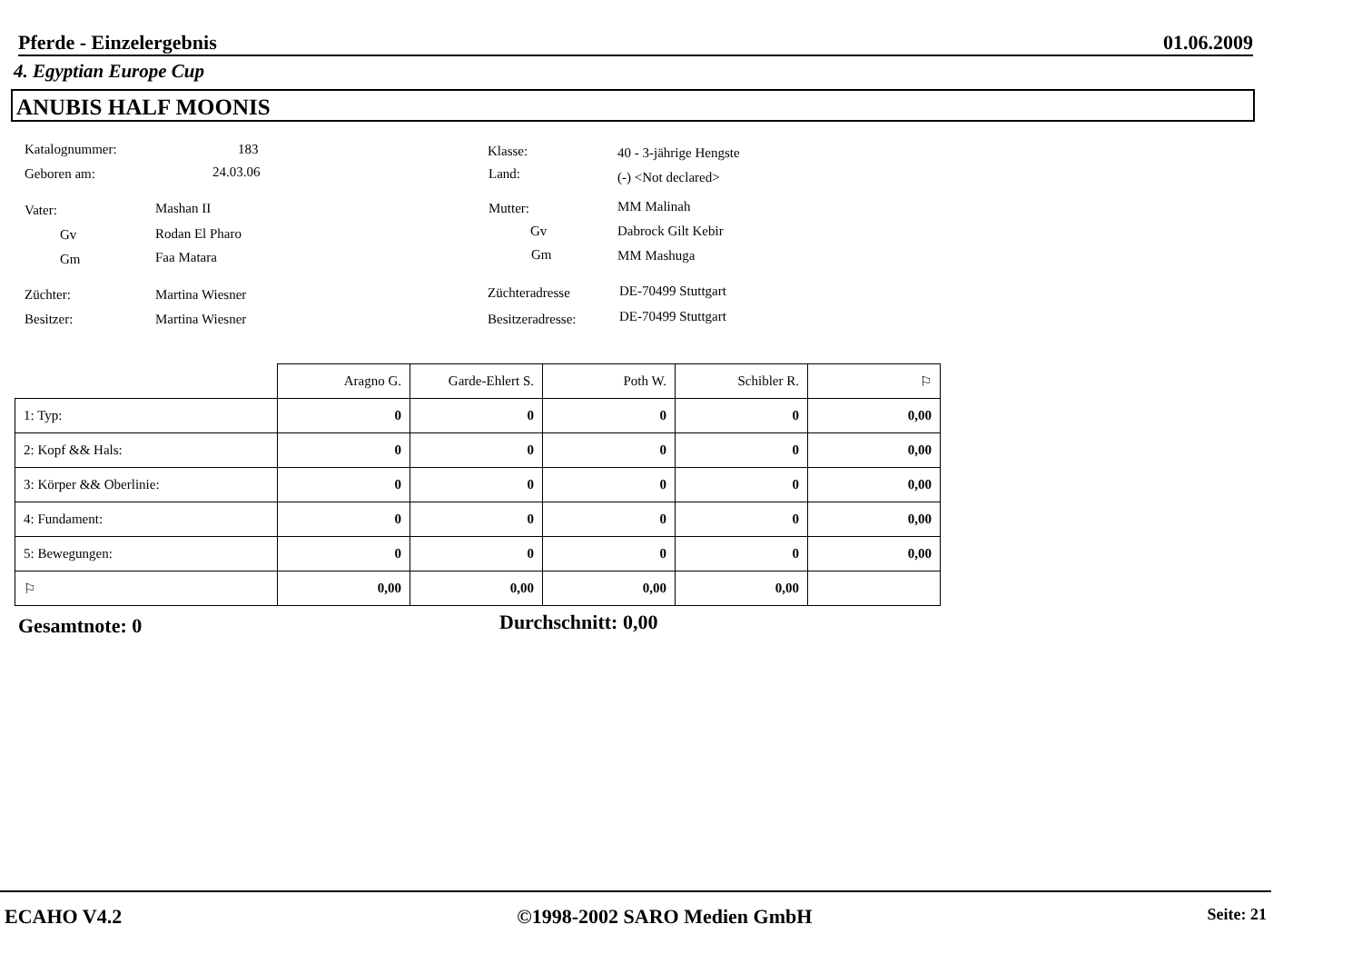Pferde - Einzelergebnis 01.06.2009
4. Egyptian Europe Cup
ANUBIS HALF MOONIS
Katalognummer: 183 Klasse: 40 - 3-jährige Hengste
Geboren am: 24.03.06 Land: (-) <Not declared>
Vater: Mashan II Mutter: MM Malinah
Gv Rodan El Pharo Gv Dabrock Gilt Kebir
Gm Faa Matara Gm MM Mashuga
Züchter: Martina Wiesner Züchteradresse DE-70499 Stuttgart
Besitzer: Martina Wiesner Besitzeradresse: DE-70499 Stuttgart
| | Aragno G. | Garde-Ehlert S. | Poth W. | Schibler R. | ⚐ |
| --- | --- | --- | --- | --- | --- |
| 1: Typ: | 0 | 0 | 0 | 0 | 0,00 |
| 2: Kopf && Hals: | 0 | 0 | 0 | 0 | 0,00 |
| 3: Körper && Oberlinie: | 0 | 0 | 0 | 0 | 0,00 |
| 4: Fundament: | 0 | 0 | 0 | 0 | 0,00 |
| 5: Bewegungen: | 0 | 0 | 0 | 0 | 0,00 |
| ⚐ | 0,00 | 0,00 | 0,00 | 0,00 | |
Gesamtnote: 0 Durchschnitt: 0,00
ECAHO V4.2 ©1998-2002 SARO Medien GmbH Seite: 21